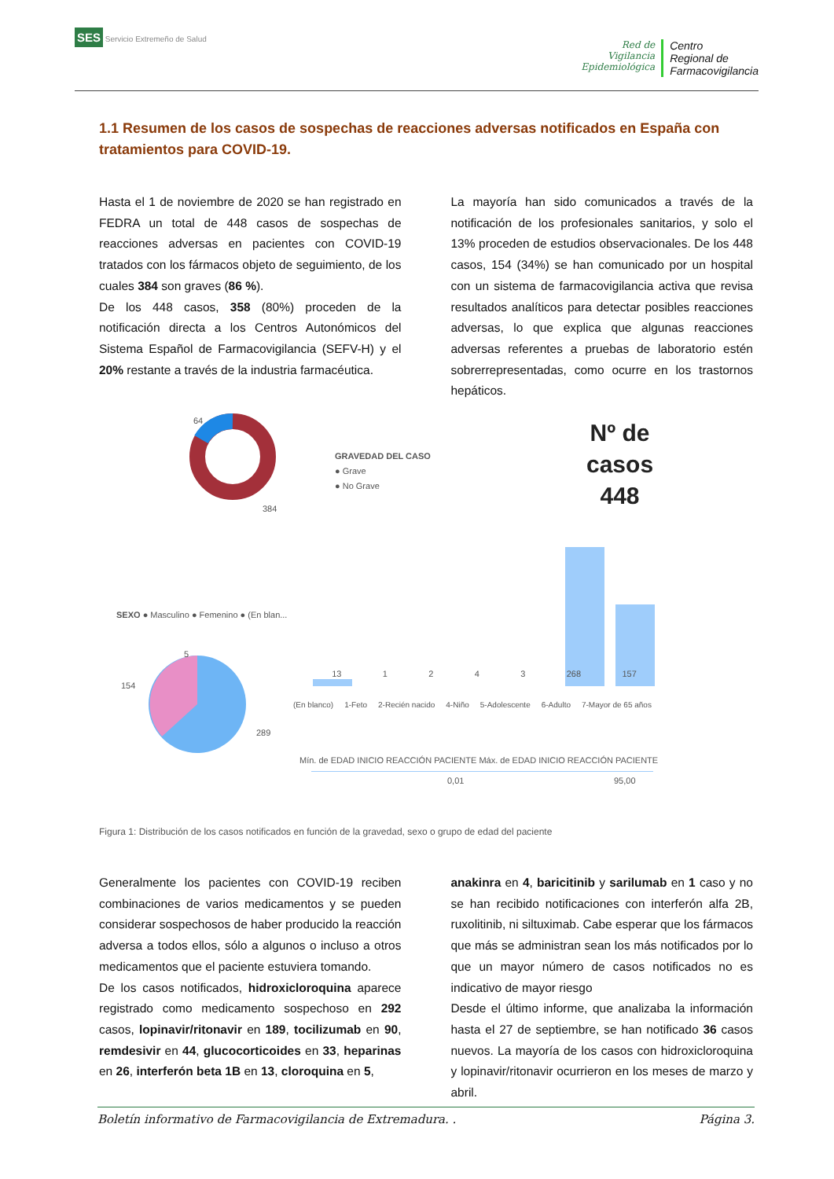SES Servicio Extremeño de Salud
Red de
Vigilancia
Epidemiológica
Centro
Regional de
Farmacovigilancia
1.1 Resumen de los casos de sospechas de reacciones adversas notificados en España con tratamientos para COVID-19.
Hasta el 1 de noviembre de 2020 se han registrado en FEDRA un total de 448 casos de sospechas de reacciones adversas en pacientes con COVID-19 tratados con los fármacos objeto de seguimiento, de los cuales 384 son graves (86 %).
De los 448 casos, 358 (80%) proceden de la notificación directa a los Centros Autonómicos del Sistema Español de Farmacovigilancia (SEFV-H) y el 20% restante a través de la industria farmacéutica.
La mayoría han sido comunicados a través de la notificación de los profesionales sanitarios, y solo el 13% proceden de estudios observacionales. De los 448 casos, 154 (34%) se han comunicado por un hospital con un sistema de farmacovigilancia activa que revisa resultados analíticos para detectar posibles reacciones adversas, lo que explica que algunas reacciones adversas referentes a pruebas de laboratorio estén sobrerrepresentadas, como ocurre en los trastornos hepáticos.
64
384
GRAVEDAD DEL CASO
● Grave
● No Grave
Nº de
casos
448
SEXO ● Masculino ● Femenino ● (En blan...
5
154
289
13 1243 268 157
(En blanco) 1-Feto 2-Recién nacido 4-Niño 5-Adolescente 6-Adulto 7-Mayor de 65 años
Mín. de EDAD INICIO REACCIÓN PACIENTE Máx. de EDAD INICIO REACCIÓN PACIENTE
0,01 95,00
Figura 1: Distribución de los casos notificados en función de la gravedad, sexo o grupo de edad del paciente
Generalmente los pacientes con COVID-19 reciben combinaciones de varios medicamentos y se pueden considerar sospechosos de haber producido la reacción adversa a todos ellos, sólo a algunos o incluso a otros medicamentos que el paciente estuviera tomando.
De los casos notificados, hidroxicloroquina aparece registrado como medicamento sospechoso en 292 casos, lopinavir/ritonavir en 189, tocilizumab en 90, remdesivir en 44, glucocorticoides en 33, heparinas en 26, interferón beta 1B en 13, cloroquina en 5,
anakinra en 4, baricitinib y sarilumab en 1 caso y no se han recibido notificaciones con interferón alfa 2B, ruxolitinib, ni siltuximab. Cabe esperar que los fármacos que más se administran sean los más notificados por lo que un mayor número de casos notificados no es indicativo de mayor riesgo
Desde el último informe, que analizaba la información hasta el 27 de septiembre, se han notificado 36 casos nuevos. La mayoría de los casos con hidroxicloroquina y lopinavir/ritonavir ocurrieron en los meses de marzo y abril.
Boletín informativo de Farmacovigilancia de Extremadura. . Página 3.